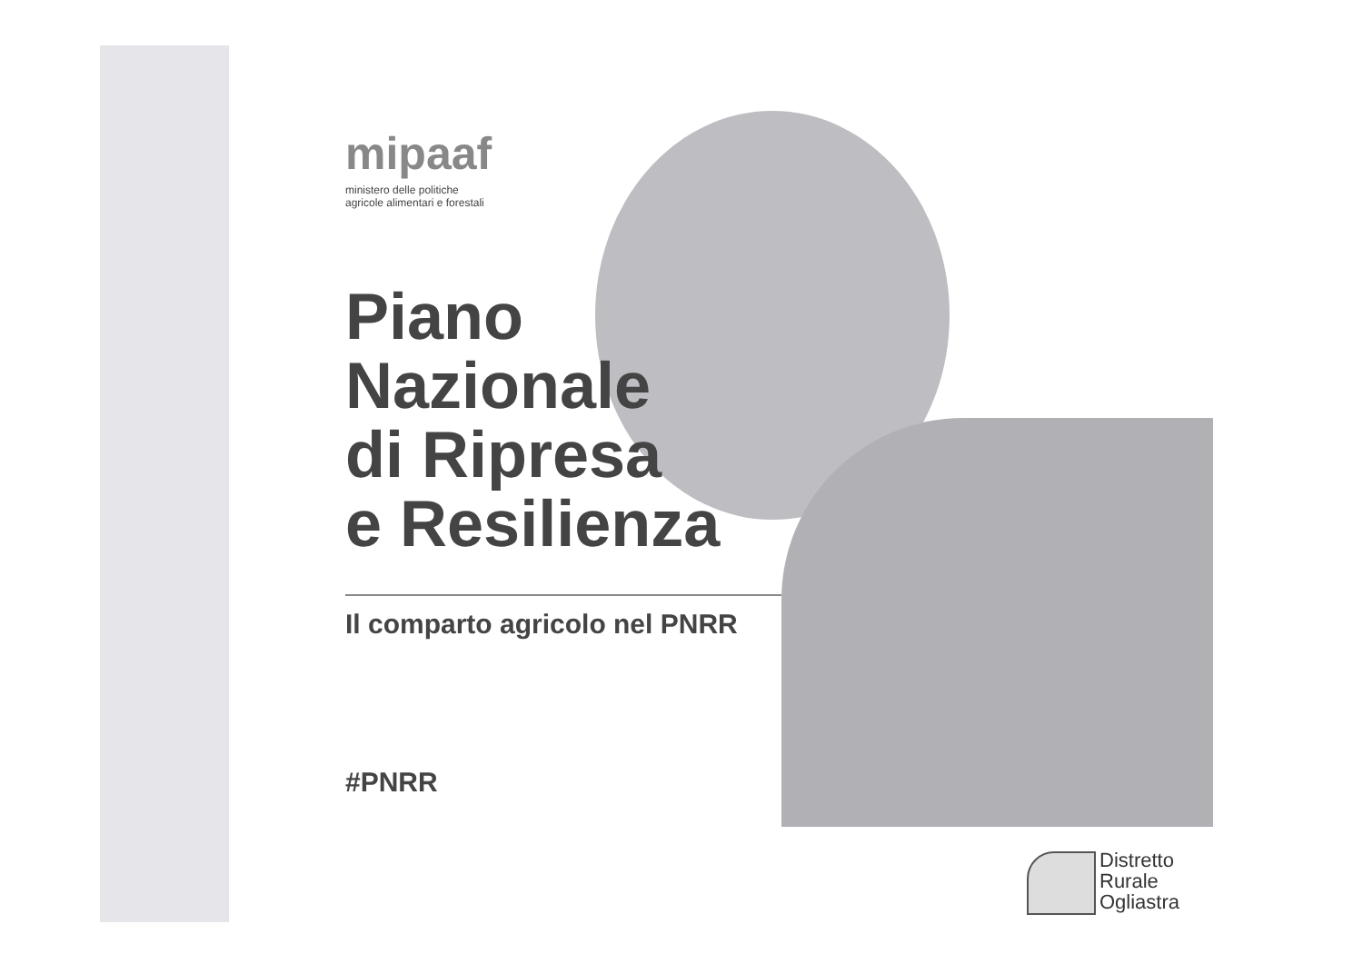mipaaf
ministero delle politiche
agricole alimentari e forestali
Piano
Nazionale
di Ripresa
e Resilienza
Il comparto agricolo nel PNRR
#PNRR
Distretto
Rurale
Ogliastra